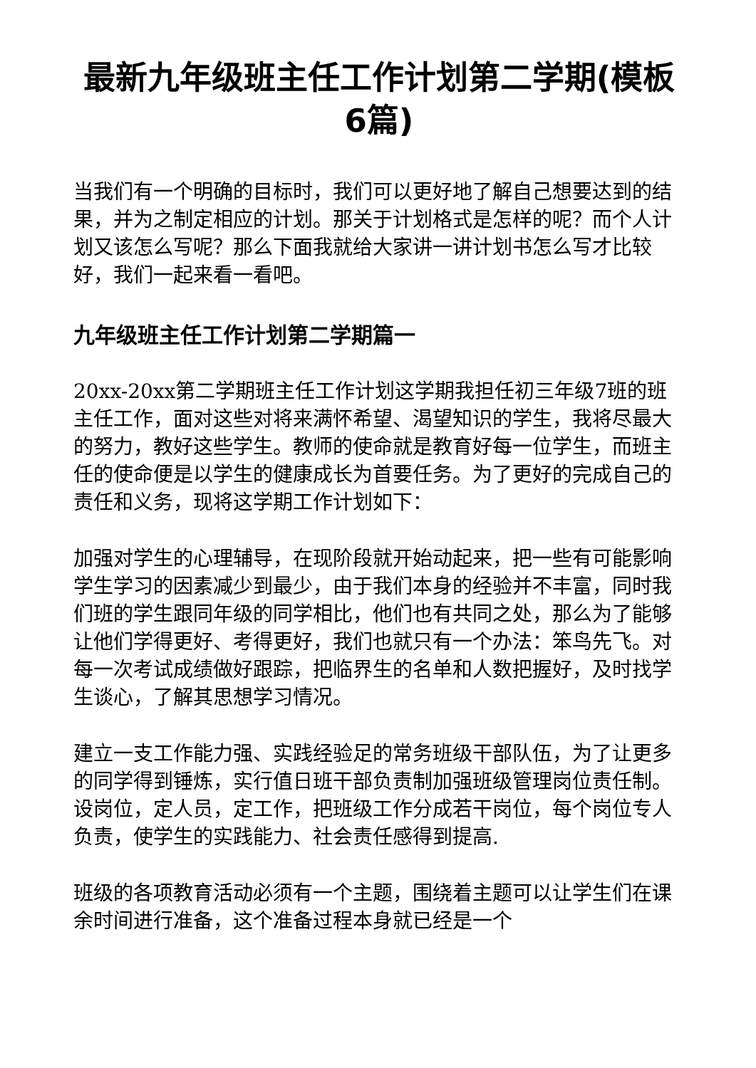最新九年级班主任工作计划第二学期(模板6篇)
当我们有一个明确的目标时，我们可以更好地了解自己想要达到的结果，并为之制定相应的计划。那关于计划格式是怎样的呢？而个人计划又该怎么写呢？那么下面我就给大家讲一讲计划书怎么写才比较好，我们一起来看一看吧。
九年级班主任工作计划第二学期篇一
20xx-20xx第二学期班主任工作计划这学期我担任初三年级7班的班主任工作，面对这些对将来满怀希望、渴望知识的学生，我将尽最大的努力，教好这些学生。教师的使命就是教育好每一位学生，而班主任的使命便是以学生的健康成长为首要任务。为了更好的完成自己的责任和义务，现将这学期工作计划如下：
加强对学生的心理辅导，在现阶段就开始动起来，把一些有可能影响学生学习的因素减少到最少，由于我们本身的经验并不丰富，同时我们班的学生跟同年级的同学相比，他们也有共同之处，那么为了能够让他们学得更好、考得更好，我们也就只有一个办法：笨鸟先飞。对每一次考试成绩做好跟踪，把临界生的名单和人数把握好，及时找学生谈心，了解其思想学习情况。
建立一支工作能力强、实践经验足的常务班级干部队伍，为了让更多的同学得到锤炼，实行值日班干部负责制加强班级管理岗位责任制。设岗位，定人员，定工作，把班级工作分成若干岗位，每个岗位专人负责，使学生的实践能力、社会责任感得到提高.
班级的各项教育活动必须有一个主题，围绕着主题可以让学生们在课余时间进行准备，这个准备过程本身就已经是一个